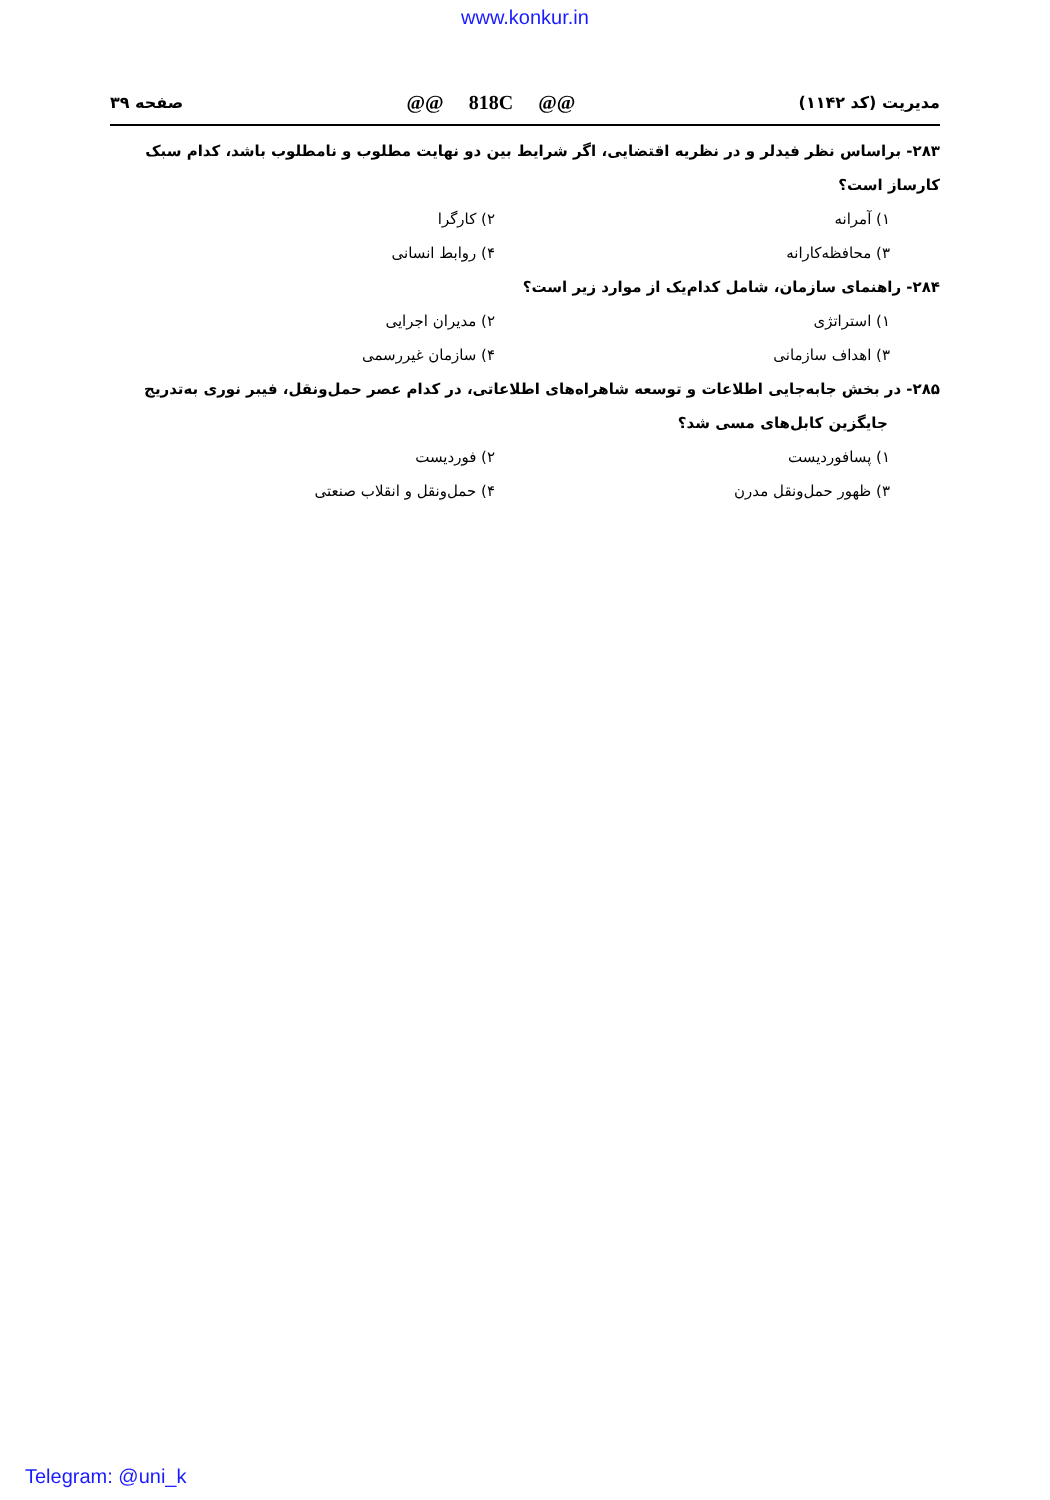www.konkur.in
مدیریت (کد ۱۱۴۲) @@ 818C @@ صفحه ۳۹
۲۸۳- براساس نظر فیدلر و در نظریه اقتضایی، اگر شرایط بین دو نهایت مطلوب و نامطلوب باشد، کدام سبک کارساز است؟
۱) آمرانه ۲) کارگرا
۳) محافظه‌کارانه ۴) روابط انسانی
۲۸۴- راهنمای سازمان، شامل کدام‌یک از موارد زیر است؟
۱) استراتژی ۲) مدیران اجرایی
۳) اهداف سازمانی ۴) سازمان غیررسمی
۲۸۵- در بخش جابه‌جایی اطلاعات و توسعه شاهراه‌های اطلاعاتی، در کدام عصر حمل‌ونقل، فیبر نوری به‌تدریج
جایگزین کابل‌های مسی شد؟
۱) پسافوردیست ۲) فوردیست
۳) ظهور حمل‌ونقل مدرن ۴) حمل‌ونقل و انقلاب صنعتی
Telegram: @uni_k